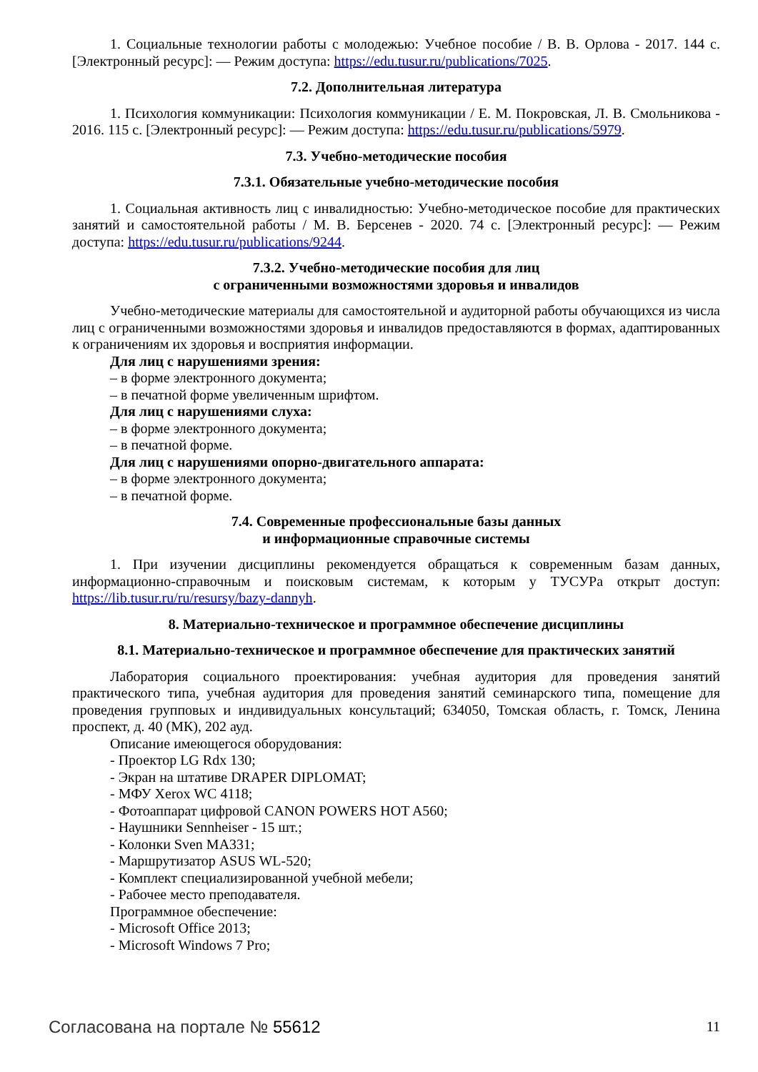1. Социальные технологии работы с молодежью: Учебное пособие / В. В. Орлова - 2017. 144 с. [Электронный ресурс]: — Режим доступа: https://edu.tusur.ru/publications/7025.
7.2. Дополнительная литература
1. Психология коммуникации: Психология коммуникации / Е. М. Покровская, Л. В. Смольникова - 2016. 115 с. [Электронный ресурс]: — Режим доступа: https://edu.tusur.ru/publications/5979.
7.3. Учебно-методические пособия
7.3.1. Обязательные учебно-методические пособия
1. Социальная активность лиц с инвалидностью: Учебно-методическое пособие для практических занятий и самостоятельной работы / М. В. Берсенев - 2020. 74 с. [Электронный ресурс]: — Режим доступа: https://edu.tusur.ru/publications/9244.
7.3.2. Учебно-методические пособия для лиц
с ограниченными возможностями здоровья и инвалидов
Учебно-методические материалы для самостоятельной и аудиторной работы обучающихся из числа лиц с ограниченными возможностями здоровья и инвалидов предоставляются в формах, адаптированных к ограничениям их здоровья и восприятия информации.
Для лиц с нарушениями зрения:
– в форме электронного документа;
– в печатной форме увеличенным шрифтом.
Для лиц с нарушениями слуха:
– в форме электронного документа;
– в печатной форме.
Для лиц с нарушениями опорно-двигательного аппарата:
– в форме электронного документа;
– в печатной форме.
7.4. Современные профессиональные базы данных
и информационные справочные системы
1. При изучении дисциплины рекомендуется обращаться к современным базам данных, информационно-справочным и поисковым системам, к которым у ТУСУРа открыт доступ: https://lib.tusur.ru/ru/resursy/bazy-dannyh.
8. Материально-техническое и программное обеспечение дисциплины
8.1. Материально-техническое и программное обеспечение для практических занятий
Лаборатория социального проектирования: учебная аудитория для проведения занятий практического типа, учебная аудитория для проведения занятий семинарского типа, помещение для проведения групповых и индивидуальных консультаций; 634050, Томская область, г. Томск, Ленина проспект, д. 40 (МК), 202 ауд.
Описание имеющегося оборудования:
- Проектор LG Rdx 130;
- Экран на штативе DRAPER DIPLOMAT;
- МФУ Xerox WC 4118;
- Фотоаппарат цифровой CANON POWERS HOT A560;
- Наушники Sennheiser - 15 шт.;
- Колонки Sven MA331;
- Маршрутизатор ASUS WL-520;
- Комплект специализированной учебной мебели;
- Рабочее место преподавателя.
Программное обеспечение:
- Microsoft Office 2013;
- Microsoft Windows 7 Pro;
Согласована на портале № 55612 11